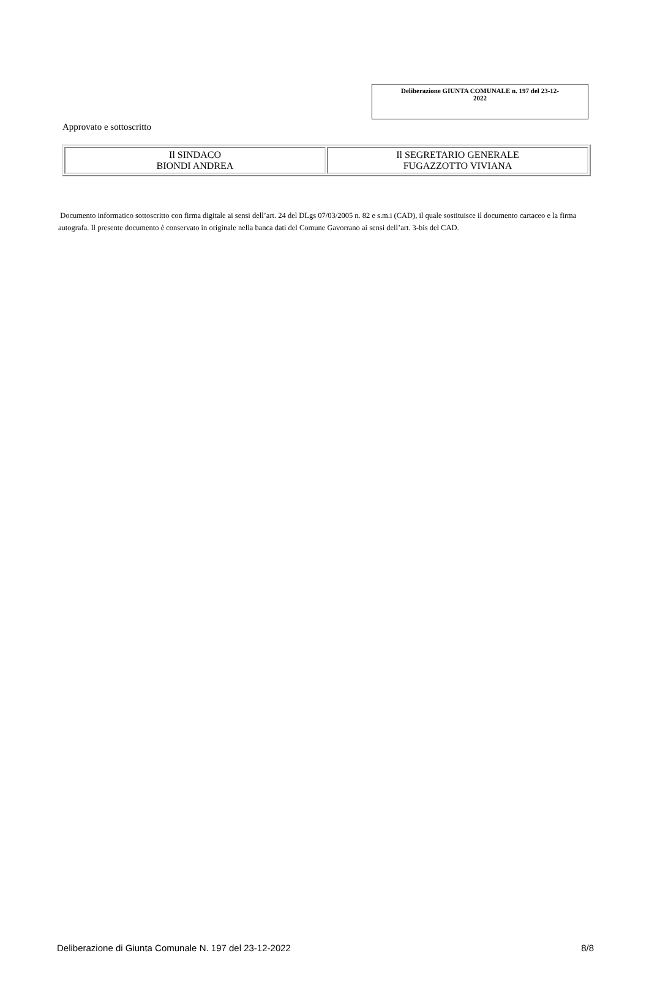Deliberazione GIUNTA COMUNALE n. 197 del 23-12-
2022
Approvato e sottoscritto
| Il SINDACO BIONDI ANDREA | Il SEGRETARIO GENERALE FUGAZZOTTO VIVIANA |
Documento informatico sottoscritto con firma digitale ai sensi dell’art. 24 del DLgs 07/03/2005 n. 82 e s.m.i (CAD), il quale sostituisce il documento cartaceo e la firma autografa. Il presente documento è conservato in originale nella banca dati del Comune Gavorrano ai sensi dell’art. 3-bis del CAD.
Deliberazione di Giunta Comunale N. 197 del 23-12-2022 8/8